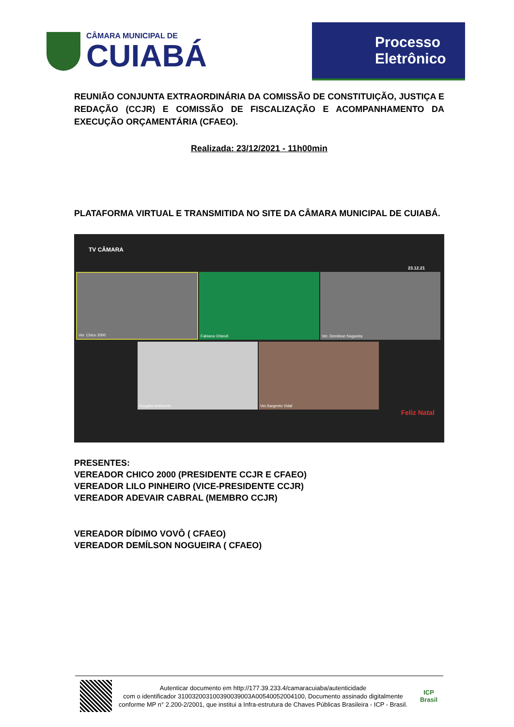CÂMARA MUNICIPAL DE
CUIABÁ
Processo
Eletrônico
REUNIÃO CONJUNTA EXTRAORDINÁRIA DA COMISSÃO DE CONSTITUIÇÃO, JUSTIÇA E REDAÇÃO (CCJR) E COMISSÃO DE FISCALIZAÇÃO E ACOMPANHAMENTO DA EXECUÇÃO ORÇAMENTÁRIA (CFAEO).
Realizada: 23/12/2021 - 11h00min
PLATAFORMA VIRTUAL E TRANSMITIDA NO SITE DA CÂMARA MUNICIPAL DE CUIABÁ.
TV CÂMARA
23.12.21
Ver. Chico 2000 Fabiana Orlandi Ver. Demilson Nogueira
Douglas-Intérprete Ver.Sargento Vidal
Feliz Natal
PRESENTES:
VEREADOR CHICO 2000 (PRESIDENTE CCJR E CFAEO)
VEREADOR LILO PINHEIRO (VICE-PRESIDENTE CCJR)
VEREADOR ADEVAIR CABRAL (MEMBRO CCJR)
VEREADOR DÍDIMO VOVÔ ( CFAEO)
VEREADOR DEMÍLSON NOGUEIRA ( CFAEO)
Autenticar documento em http://177.39.233.4/camaracuiaba/autenticidade
com o identificador 310032003100390039003A00540052004100, Documento assinado digitalmente conforme MP n° 2.200-2/2001, que institui a Infra-estrutura de Chaves Públicas Brasileira - ICP - Brasil.
ICP
Brasil